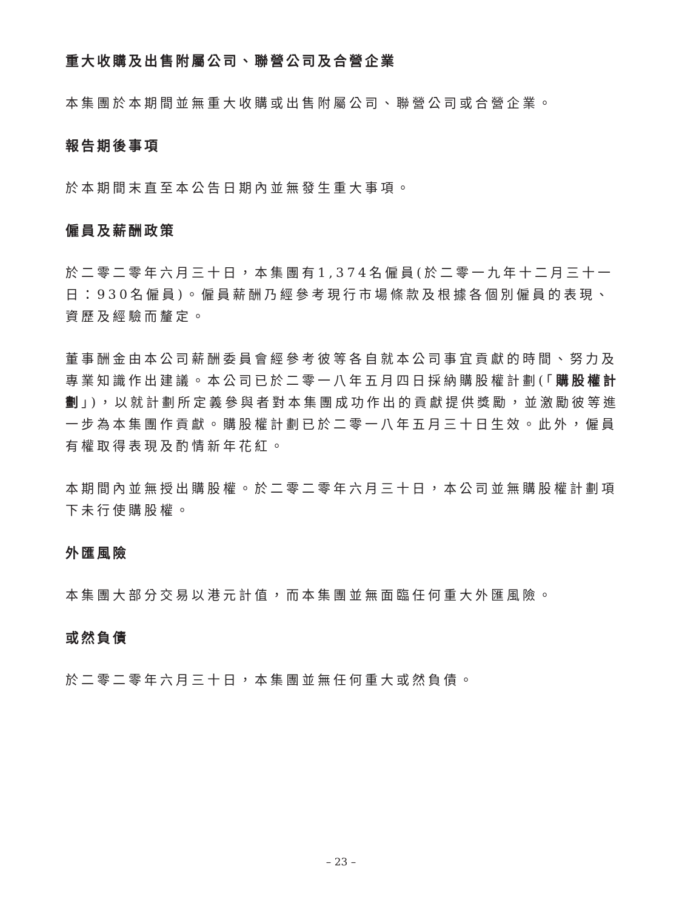重大收購及出售附屬公司、聯營公司及合營企業
本集團於本期間並無重大收購或出售附屬公司、聯營公司或合營企業。
報告期後事項
於本期間末直至本公告日期內並無發生重大事項。
僱員及薪酬政策
於二零二零年六月三十日，本集團有1,374名僱員(於二零一九年十二月三十一日：930名僱員)。僱員薪酬乃經參考現行市場條款及根據各個別僱員的表現、資歷及經驗而釐定。
董事酬金由本公司薪酬委員會經參考彼等各自就本公司事宜貢獻的時間、努力及專業知識作出建議。本公司已於二零一八年五月四日採納購股權計劃(「購股權計劃」)，以就計劃所定義參與者對本集團成功作出的貢獻提供獎勵，並激勵彼等進一步為本集團作貢獻。購股權計劃已於二零一八年五月三十日生效。此外，僱員有權取得表現及酌情新年花紅。
本期間內並無授出購股權。於二零二零年六月三十日，本公司並無購股權計劃項下未行使購股權。
外匯風險
本集團大部分交易以港元計值，而本集團並無面臨任何重大外匯風險。
或然負債
於二零二零年六月三十日，本集團並無任何重大或然負債。
– 23 –